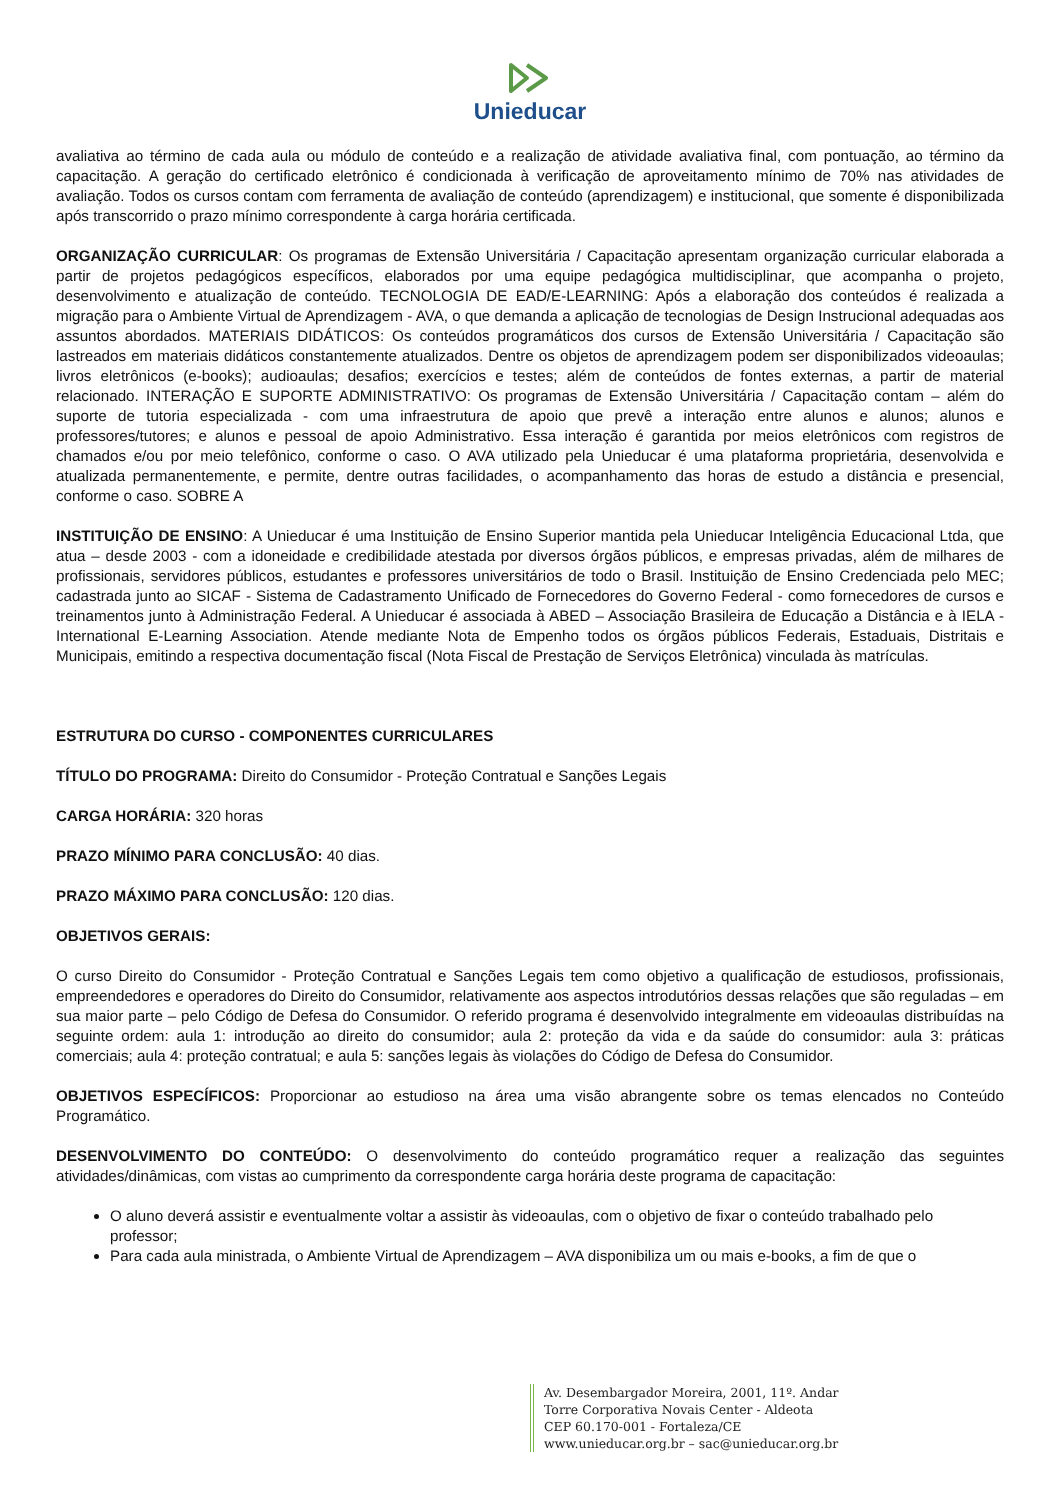Unieducar
avaliativa ao término de cada aula ou módulo de conteúdo e a realização de atividade avaliativa final, com pontuação, ao término da capacitação. A geração do certificado eletrônico é condicionada à verificação de aproveitamento mínimo de 70% nas atividades de avaliação. Todos os cursos contam com ferramenta de avaliação de conteúdo (aprendizagem) e institucional, que somente é disponibilizada após transcorrido o prazo mínimo correspondente à carga horária certificada.
ORGANIZAÇÃO CURRICULAR: Os programas de Extensão Universitária / Capacitação apresentam organização curricular elaborada a partir de projetos pedagógicos específicos, elaborados por uma equipe pedagógica multidisciplinar, que acompanha o projeto, desenvolvimento e atualização de conteúdo. TECNOLOGIA DE EAD/E-LEARNING: Após a elaboração dos conteúdos é realizada a migração para o Ambiente Virtual de Aprendizagem - AVA, o que demanda a aplicação de tecnologias de Design Instrucional adequadas aos assuntos abordados. MATERIAIS DIDÁTICOS: Os conteúdos programáticos dos cursos de Extensão Universitária / Capacitação são lastreados em materiais didáticos constantemente atualizados. Dentre os objetos de aprendizagem podem ser disponibilizados videoaulas; livros eletrônicos (e-books); audioaulas; desafios; exercícios e testes; além de conteúdos de fontes externas, a partir de material relacionado. INTERAÇÃO E SUPORTE ADMINISTRATIVO: Os programas de Extensão Universitária / Capacitação contam – além do suporte de tutoria especializada - com uma infraestrutura de apoio que prevê a interação entre alunos e alunos; alunos e professores/tutores; e alunos e pessoal de apoio Administrativo. Essa interação é garantida por meios eletrônicos com registros de chamados e/ou por meio telefônico, conforme o caso. O AVA utilizado pela Unieducar é uma plataforma proprietária, desenvolvida e atualizada permanentemente, e permite, dentre outras facilidades, o acompanhamento das horas de estudo a distância e presencial, conforme o caso. SOBRE A
INSTITUIÇÃO DE ENSINO: A Unieducar é uma Instituição de Ensino Superior mantida pela Unieducar Inteligência Educacional Ltda, que atua – desde 2003 - com a idoneidade e credibilidade atestada por diversos órgãos públicos, e empresas privadas, além de milhares de profissionais, servidores públicos, estudantes e professores universitários de todo o Brasil. Instituição de Ensino Credenciada pelo MEC; cadastrada junto ao SICAF - Sistema de Cadastramento Unificado de Fornecedores do Governo Federal - como fornecedores de cursos e treinamentos junto à Administração Federal. A Unieducar é associada à ABED – Associação Brasileira de Educação a Distância e à IELA - International E-Learning Association. Atende mediante Nota de Empenho todos os órgãos públicos Federais, Estaduais, Distritais e Municipais, emitindo a respectiva documentação fiscal (Nota Fiscal de Prestação de Serviços Eletrônica) vinculada às matrículas.
ESTRUTURA DO CURSO - COMPONENTES CURRICULARES
TÍTULO DO PROGRAMA: Direito do Consumidor - Proteção Contratual e Sanções Legais
CARGA HORÁRIA: 320 horas
PRAZO MÍNIMO PARA CONCLUSÃO: 40 dias.
PRAZO MÁXIMO PARA CONCLUSÃO: 120 dias.
OBJETIVOS GERAIS:
O curso Direito do Consumidor - Proteção Contratual e Sanções Legais tem como objetivo a qualificação de estudiosos, profissionais, empreendedores e operadores do Direito do Consumidor, relativamente aos aspectos introdutórios dessas relações que são reguladas – em sua maior parte – pelo Código de Defesa do Consumidor. O referido programa é desenvolvido integralmente em videoaulas distribuídas na seguinte ordem: aula 1: introdução ao direito do consumidor; aula 2: proteção da vida e da saúde do consumidor: aula 3: práticas comerciais; aula 4: proteção contratual; e aula 5: sanções legais às violações do Código de Defesa do Consumidor.
OBJETIVOS ESPECÍFICOS: Proporcionar ao estudioso na área uma visão abrangente sobre os temas elencados no Conteúdo Programático.
DESENVOLVIMENTO DO CONTEÚDO: O desenvolvimento do conteúdo programático requer a realização das seguintes atividades/dinâmicas, com vistas ao cumprimento da correspondente carga horária deste programa de capacitação:
O aluno deverá assistir e eventualmente voltar a assistir às videoaulas, com o objetivo de fixar o conteúdo trabalhado pelo professor;
Para cada aula ministrada, o Ambiente Virtual de Aprendizagem – AVA disponibiliza um ou mais e-books, a fim de que o
Av. Desembargador Moreira, 2001, 11º. Andar
Torre Corporativa Novais Center - Aldeota
CEP 60.170-001 - Fortaleza/CE
www.unieducar.org.br – sac@unieducar.org.br